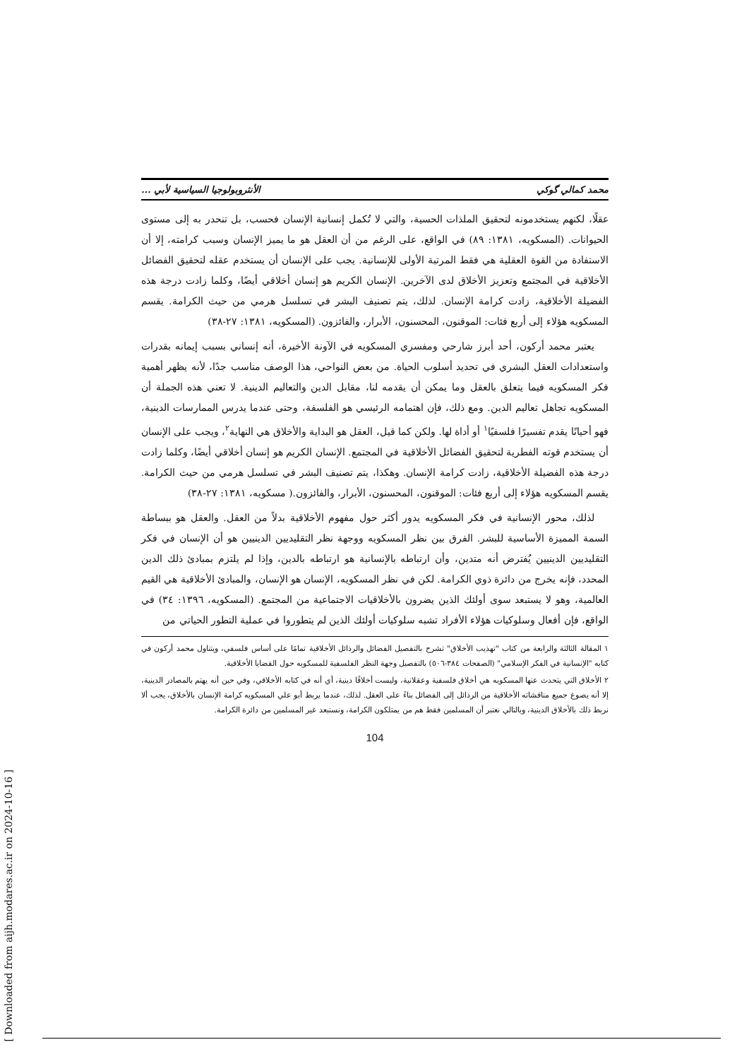محمد كمالي گوكي الأنثروبولوجيا السياسية لأبي ...
عقلًا، لكنهم يستخدمونه لتحقيق الملذات الحسية، والتي لا تُكمل إنسانية الإنسان فحسب، بل تنحدر به إلى مستوى الحيوانات. (المسكويه، ١٣٨١: ٨٩) في الواقع، على الرغم من أن العقل هو ما يميز الإنسان وسبب كرامته، إلا أن الاستفادة من القوة العقلية هي فقط المرتبة الأولى للإنسانية. يجب على الإنسان أن يستخدم عقله لتحقيق الفضائل الأخلاقية في المجتمع وتعزيز الأخلاق لدى الآخرين. الإنسان الكريم هو إنسان أخلاقي أيضًا، وكلما زادت درجة هذه الفضيلة الأخلاقية، زادت كرامة الإنسان. لذلك، يتم تصنيف البشر في تسلسل هرمي من حيث الكرامة. يقسم المسكويه هؤلاء إلى أربع فئات: الموقنون، المحسنون، الأبرار، والفائزون. (المسكويه، ١٣٨١: ٢٧-٣٨)
يعتبر محمد أركون، أحد أبرز شارحي ومفسري المسكويه في الآونة الأخيرة، أنه إنساني بسبب إيمانه بقدرات واستعدادات العقل البشري في تحديد أسلوب الحياة. من بعض النواحي، هذا الوصف مناسب جدًا، لأنه يظهر أهمية فكر المسكويه فيما يتعلق بالعقل وما يمكن أن يقدمه لنا، مقابل الدين والتعاليم الدينية. لا تعني هذه الجملة أن المسكويه تجاهل تعاليم الدين. ومع ذلك، فإن اهتمامه الرئيسي هو الفلسفة، وحتى عندما يدرس الممارسات الدينية، فهو أحيانًا يقدم تفسيرًا فلسفيًا<sup>١</sup> أو أداة لها. ولكن كما قيل، العقل هو البداية والأخلاق هي النهاية<sup>٢</sup>، ويجب على الإنسان أن يستخدم قوته الفطرية لتحقيق الفضائل الأخلاقية في المجتمع. الإنسان الكريم هو إنسان أخلاقي أيضًا، وكلما زادت درجة هذه الفضيلة الأخلاقية، زادت كرامة الإنسان. وهكذا، يتم تصنيف البشر في تسلسل هرمي من حيث الكرامة. يقسم المسكويه هؤلاء إلى أربع فئات: الموقنون، المحسنون، الأبرار، والفائزون.( مسكويه، ١٣٨١: ٢٧-٣٨)
لذلك، محور الإنسانية في فكر المسكويه يدور أكثر حول مفهوم الأخلاقية بدلاً من العقل. والعقل هو ببساطة السمة المميزة الأساسية للبشر. الفرق بين نظر المسكويه ووجهة نظر التقليديين الدينيين هو أن الإنسان في فكر التقليديين الدينيين يُفترض أنه متدين، وأن ارتباطه بالإنسانية هو ارتباطه بالدين، وإذا لم يلتزم بمبادئ ذلك الدين المحدد، فإنه يخرج من دائرة ذوي الكرامة. لكن في نظر المسكويه، الإنسان هو الإنسان، والمبادئ الأخلاقية هي القيم العالمية، وهو لا يستبعد سوى أولئك الذين يضرون بالأخلاقيات الاجتماعية من المجتمع. (المسكويه، ١٣٩٦: ٣٤) في الواقع، فإن أفعال وسلوكيات هؤلاء الأفراد تشبه سلوكيات أولئك الذين لم يتطوروا في عملية التطور الحياتي من
١ المقالة الثالثة والرابعة من كتاب "تهذيب الأخلاق" تشرح بالتفصيل الفضائل والرذائل الأخلاقية تمامًا على أساس فلسفي، ويتناول محمد أركون في كتابه "الإنسانية في الفكر الإسلامي" (الصفحات ٣٨٤-٥٠٦) بالتفصيل وجهة النظر الفلسفية للمسكويه حول القضايا الأخلاقية.
٢ الأخلاق التي يتحدث عنها المسكويه هي أخلاق فلسفية وعقلانية، وليست أخلاقًا دينية، أي أنه في كتابه الأخلاقي، وفي حين أنه يهتم بالمصادر الدينية، إلا أنه يصوغ جميع مناقشاته الأخلاقية من الرذائل إلى الفضائل بناءً على العقل. لذلك، عندما يربط أبو علي المسكويه كرامة الإنسان بالأخلاق، يجب ألا نربط ذلك بالأخلاق الدينية، وبالتالي نعتبر أن المسلمين فقط هم من يمتلكون الكرامة، ونستبعد غير المسلمين من دائرة الكرامة.
104
[ Downloaded from aijh.modares.ac.ir on 2024-10-16 ]